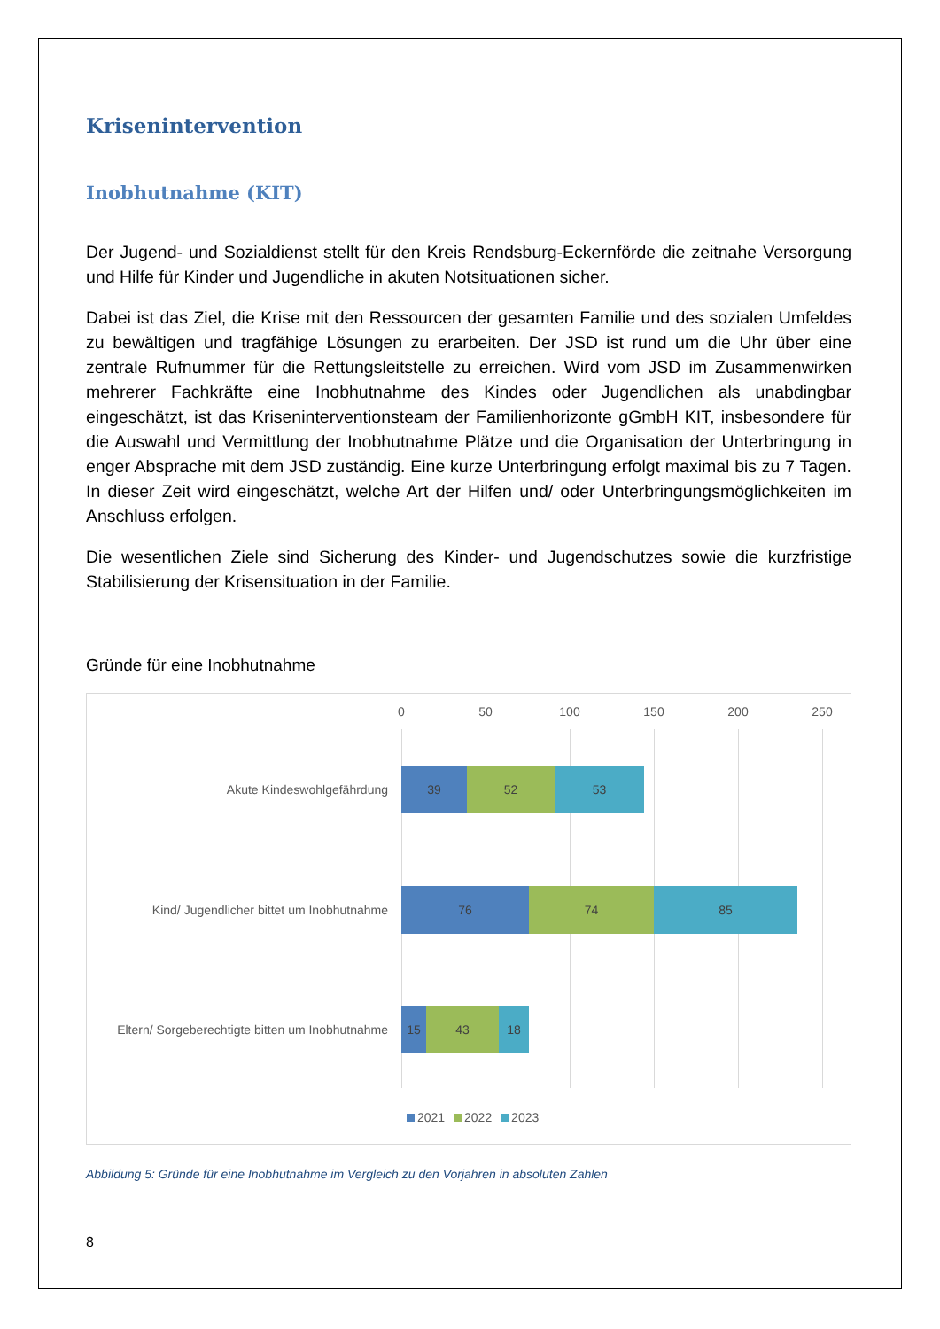Krisenintervention
Inobhutnahme (KIT)
Der Jugend- und Sozialdienst stellt für den Kreis Rendsburg-Eckernförde die zeitnahe Versorgung und Hilfe für Kinder und Jugendliche in akuten Notsituationen sicher.
Dabei ist das Ziel, die Krise mit den Ressourcen der gesamten Familie und des sozialen Umfeldes zu bewältigen und tragfähige Lösungen zu erarbeiten. Der JSD ist rund um die Uhr über eine zentrale Rufnummer für die Rettungsleitstelle zu erreichen. Wird vom JSD im Zusammenwirken mehrerer Fachkräfte eine Inobhutnahme des Kindes oder Jugendlichen als unabdingbar eingeschätzt, ist das Kriseninterventionsteam der Familienhorizonte gGmbH KIT, insbesondere für die Auswahl und Vermittlung der Inobhutnahme Plätze und die Organisation der Unterbringung in enger Absprache mit dem JSD zuständig. Eine kurze Unterbringung erfolgt maximal bis zu 7 Tagen. In dieser Zeit wird eingeschätzt, welche Art der Hilfen und/ oder Unterbringungsmöglichkeiten im Anschluss erfolgen.
Die wesentlichen Ziele sind Sicherung des Kinder- und Jugendschutzes sowie die kurzfristige Stabilisierung der Krisensituation in der Familie.
Gründe für eine Inobhutnahme
0 50 100 150 200 250
Akute Kindeswohlgefährdung
39 52 53
Kind/ Jugendlicher bittet um Inobhutnahme
76 74 85
Eltern/ Sorgeberechtigte bitten um Inobhutnahme
15 43 18
2021 2022 2023
Abbildung 5: Gründe für eine Inobhutnahme im Vergleich zu den Vorjahren in absoluten Zahlen
8